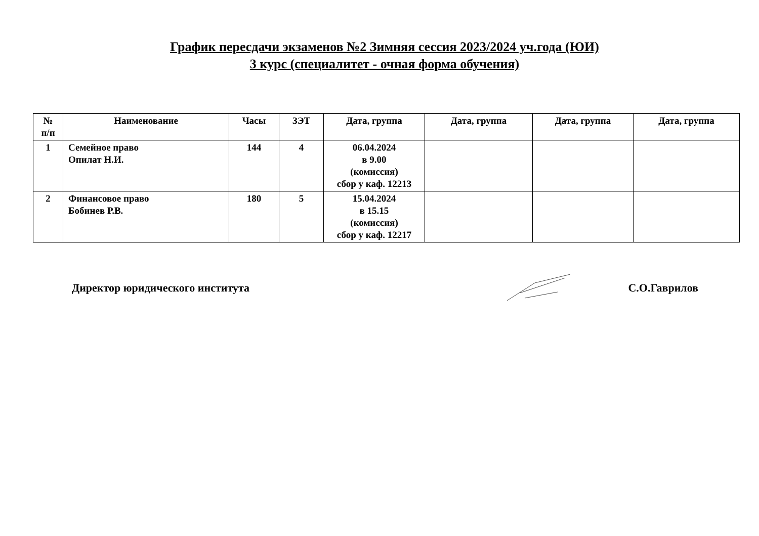График пересдачи экзаменов №2 Зимняя сессия 2023/2024 уч.года (ЮИ)
3 курс (специалитет - очная форма обучения)
| № п/п | Наименование | Часы | ЗЭТ | Дата, группа | Дата, группа | Дата, группа | Дата, группа |
| --- | --- | --- | --- | --- | --- | --- | --- |
| 1 | Семейное право Опилат Н.И. | 144 | 4 | 06.04.2024 в 9.00 (комиссия) сбор у каф. 12213 | | | |
| 2 | Финансовое право Бобинев Р.В. | 180 | 5 | 15.04.2024 в 15.15 (комиссия) сбор у каф. 12217 | | | |
Директор юридического института С.О.Гаврилов